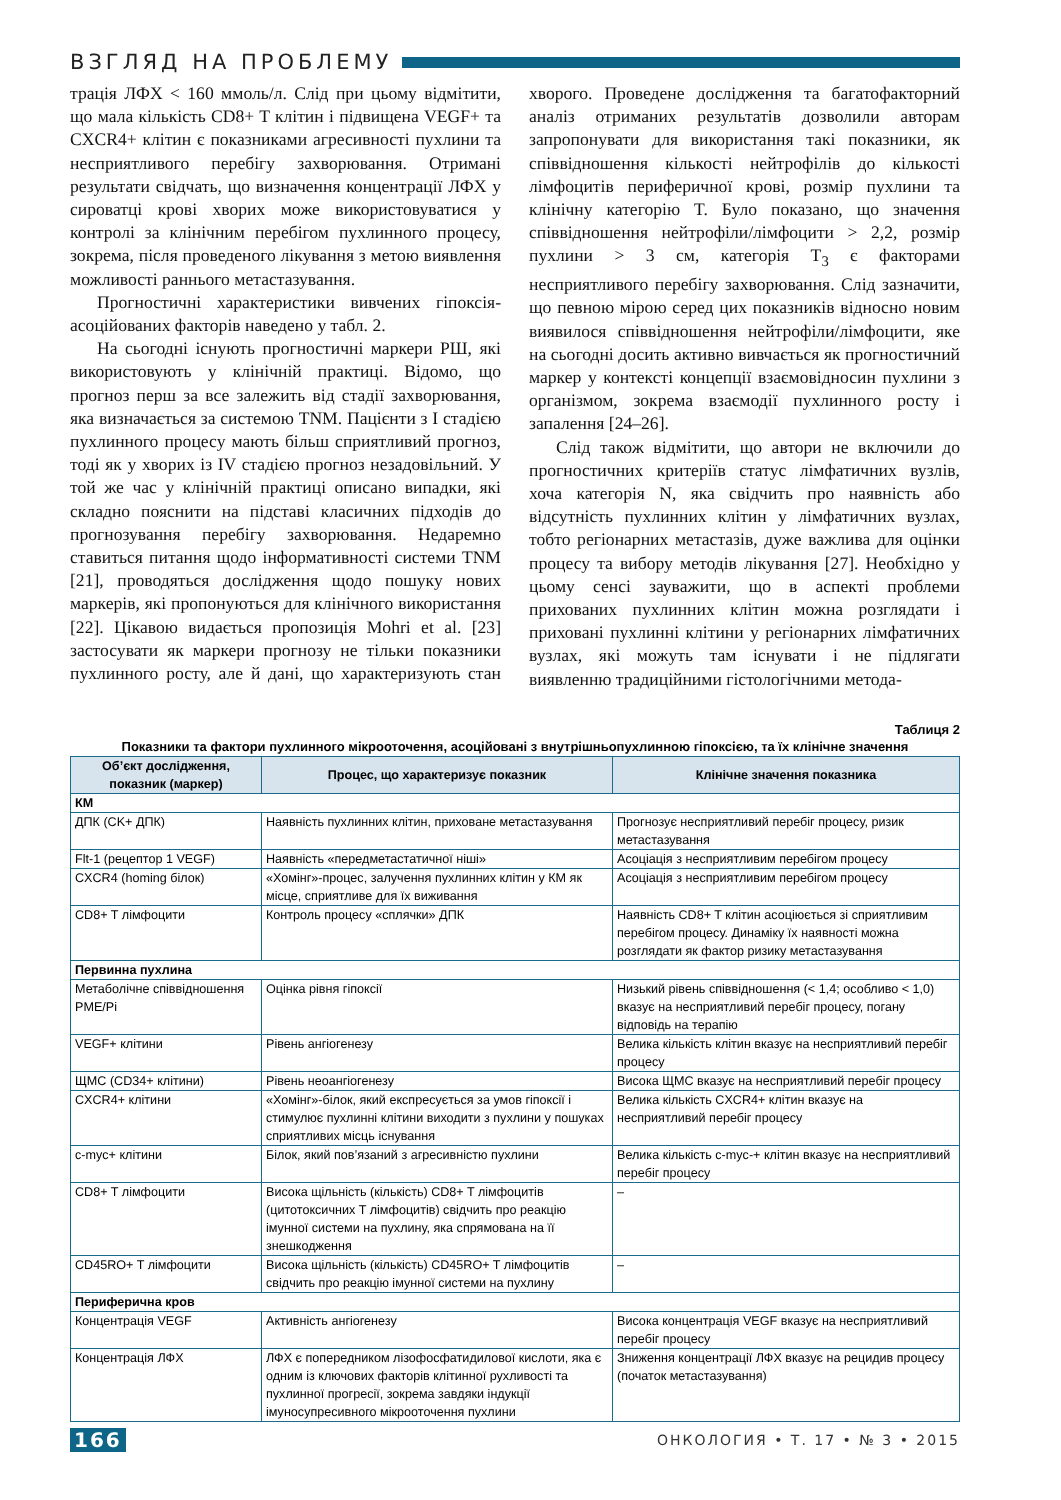ВЗГЛЯД НА ПРОБЛЕМУ
трація ЛФХ < 160 ммоль/л. Слід при цьому відмітити, що мала кількість CD8+ T клітин і підвищена VEGF+ та CXCR4+ клітин є показниками агресивності пухлини та несприятливого перебігу захворювання. Отримані результати свідчать, що визначення концентрації ЛФХ у сироватці крові хворих може використовуватися у контролі за клінічним перебігом пухлинного процесу, зокрема, після проведеного лікування з метою виявлення можливості раннього метастазування.
Прогностичні характеристики вивчених гіпоксія-асоційованих факторів наведено у табл. 2.
На сьогодні існують прогностичні маркери РШ, які використовують у клінічній практиці. Відомо, що прогноз перш за все залежить від стадії захворювання, яка визначається за системою TNM. Пацієнти з I стадією пухлинного процесу мають більш сприятливий прогноз, тоді як у хворих із IV стадією прогноз незадовільний. У той же час у клінічній практиці описано випадки, які складно пояснити на підставі класичних підходів до прогнозування перебігу захворювання. Недаремно ставиться питання щодо інформативності системи TNM [21], проводяться дослідження щодо пошуку нових маркерів, які пропонуються для клінічного використання [22]. Цікавою видається пропозиція Mohri et al. [23] застосувати як маркери прогнозу не тільки показники пухлинного росту, але й дані, що характеризують стан хворого. Проведене дослідження та багатофакторний аналіз отриманих результатів дозволили авторам запропонувати для використання такі показники, як співвідношення кількості нейтрофілів до кількості лімфоцитів периферичної крові, розмір пухлини та клінічну категорію T. Було показано, що значення співвідношення нейтрофіли/лімфоцити > 2,2, розмір пухлини > 3 см, категорія T<sub>3</sub> є факторами несприятливого перебігу захворювання. Слід зазначити, що певною мірою серед цих показників відносно новим виявилося співвідношення нейтрофіли/лімфоцити, яке на сьогодні досить активно вивчається як прогностичний маркер у контексті концепції взаємовідносин пухлини з організмом, зокрема взаємодії пухлинного росту і запалення [24–26].
Слід також відмітити, що автори не включили до прогностичних критеріїв статус лімфатичних вузлів, хоча категорія N, яка свідчить про наявність або відсутність пухлинних клітин у лімфатичних вузлах, тобто регіонарних метастазів, дуже важлива для оцінки процесу та вибору методів лікування [27]. Необхідно у цьому сенсі зауважити, що в аспекті проблеми прихованих пухлинних клітин можна розглядати і приховані пухлинні клітини у регіонарних лімфатичних вузлах, які можуть там існувати і не підлягати виявленню традиційними гістологічними метода-
Таблиця 2
Показники та фактори пухлинного мікрооточення, асоційовані з внутрішньопухлинною гіпоксією, та їх клінічне значення
| Об’єкт дослідження, показник (маркер) | Процес, що характеризує показник | Клінічне значення показника |
| --- | --- | --- |
| КМ | | |
| ДПК (CK+ ДПК) | Наявність пухлинних клітин, приховане метастазування | Прогнозує несприятливий перебіг процесу, ризик метастазування |
| Flt-1 (рецептор 1 VEGF) | Наявність «передметастатичної ніші» | Асоціація з несприятливим перебігом процесу |
| CXCR4 (homing білок) | «Хомінг»-процес, залучення пухлинних клітин у КМ як місце, сприятливе для їх виживання | Асоціація з несприятливим перебігом процесу |
| CD8+ T лімфоцити | Контроль процесу «сплячки» ДПК | Наявність CD8+ T клітин асоціюється зі сприятливим перебігом процесу. Динаміку їх наявності можна розглядати як фактор ризику метастазування |
| Первинна пухлина | | |
| Метаболічне співвідношення PME/Pi | Оцінка рівня гіпоксії | Низький рівень співвідношення (< 1,4; особливо < 1,0) вказує на несприятливий перебіг процесу, погану відповідь на терапію |
| VEGF+ клітини | Рівень ангіогенезу | Велика кількість клітин вказує на несприятливий перебіг процесу |
| ЩМС (CD34+ клітини) | Рівень неоангіогенезу | Висока ЩМС вказує на несприятливий перебіг процесу |
| CXCR4+ клітини | «Хомінг»-білок, який експресується за умов гіпоксії і стимулює пухлинні клітини виходити з пухлини у пошуках сприятливих місць існування | Велика кількість CXCR4+ клітин вказує на несприятливий перебіг процесу |
| c-myc+ клітини | Білок, який пов’язаний з агресивністю пухлини | Велика кількість c-myc-+ клітин вказує на несприятливий перебіг процесу |
| CD8+ T лімфоцити | Висока щільність (кількість) CD8+ T лімфоцитів (цитотоксичних T лімфоцитів) свідчить про реакцію імунної системи на пухлину, яка спрямована на її знешкодження | – |
| CD45RO+ T лімфоцити | Висока щільність (кількість) CD45RO+ T лімфоцитів свідчить про реакцію імунної системи на пухлину | – |
| Периферична кров | | |
| Концентрація VEGF | Активність ангіогенезу | Висока концентрація VEGF вказує на несприятливий перебіг процесу |
| Концентрація ЛФХ | ЛФХ є попередником лізофосфатидилової кислоти, яка є одним із ключових факторів клітинної рухливості та пухлинної прогресії, зокрема завдяки індукції імуносупресивного мікрооточення пухлини | Зниження концентрації ЛФХ вказує на рецидив процесу (початок метастазування) |
166 ОНКОЛОГИЯ • Т. 17 • № 3 • 2015